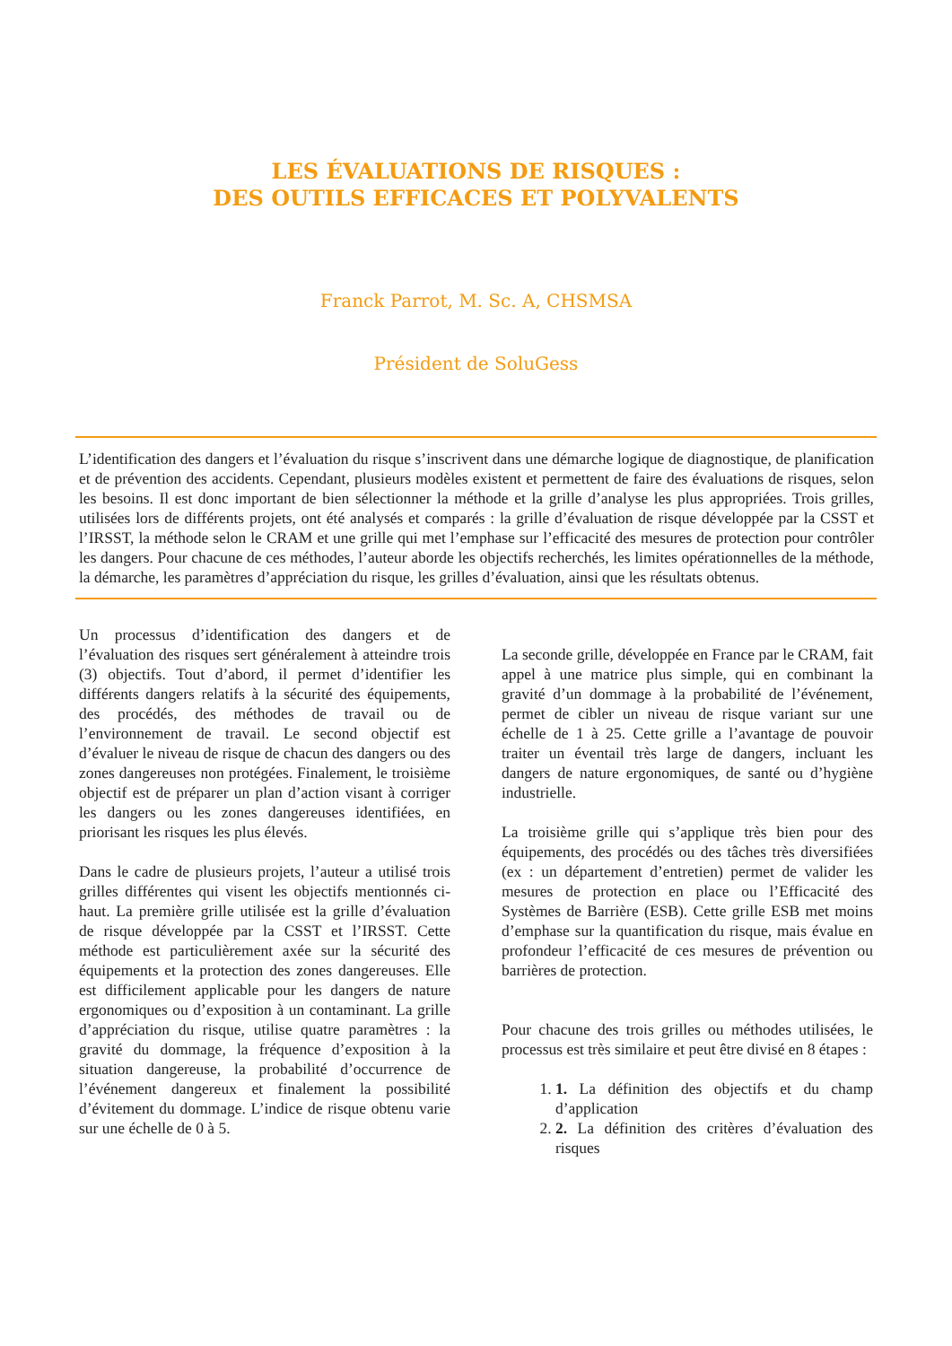LES ÉVALUATIONS DE RISQUES :
DES OUTILS EFFICACES ET POLYVALENTS
Franck Parrot, M. Sc. A, CHSMSA
Président de SoluGess
L’identification des dangers et l’évaluation du risque s’inscrivent dans une démarche logique de diagnostique, de planification et de prévention des accidents. Cependant, plusieurs modèles existent et permettent de faire des évaluations de risques, selon les besoins. Il est donc important de bien sélectionner la méthode et la grille d’analyse les plus appropriées. Trois grilles, utilisées lors de différents projets, ont été analysés et comparés : la grille d’évaluation de risque développée par la CSST et l’IRSST, la méthode selon le CRAM et une grille qui met l’emphase sur l’efficacité des mesures de protection pour contrôler les dangers. Pour chacune de ces méthodes, l’auteur aborde les objectifs recherchés, les limites opérationnelles de la méthode, la démarche, les paramètres d’appréciation du risque, les grilles d’évaluation, ainsi que les résultats obtenus.
Un processus d’identification des dangers et de l’évaluation des risques sert généralement à atteindre trois (3) objectifs. Tout d’abord, il permet d’identifier les différents dangers relatifs à la sécurité des équipements, des procédés, des méthodes de travail ou de l’environnement de travail. Le second objectif est d’évaluer le niveau de risque de chacun des dangers ou des zones dangereuses non protégées. Finalement, le troisième objectif est de préparer un plan d’action visant à corriger les dangers ou les zones dangereuses identifiées, en priorisant les risques les plus élevés.
Dans le cadre de plusieurs projets, l’auteur a utilisé trois grilles différentes qui visent les objectifs mentionnés ci-haut. La première grille utilisée est la grille d’évaluation de risque développée par la CSST et l’IRSST. Cette méthode est particulièrement axée sur la sécurité des équipements et la protection des zones dangereuses. Elle est difficilement applicable pour les dangers de nature ergonomiques ou d’exposition à un contaminant. La grille d’appréciation du risque, utilise quatre paramètres : la gravité du dommage, la fréquence d’exposition à la situation dangereuse, la probabilité d’occurrence de l’événement dangereux et finalement la possibilité d’évitement du dommage. L’indice de risque obtenu varie sur une échelle de 0 à 5.
La seconde grille, développée en France par le CRAM, fait appel à une matrice plus simple, qui en combinant la gravité d’un dommage à la probabilité de l’événement, permet de cibler un niveau de risque variant sur une échelle de 1 à 25. Cette grille a l’avantage de pouvoir traiter un éventail très large de dangers, incluant les dangers de nature ergonomiques, de santé ou d’hygiène industrielle.
La troisième grille qui s’applique très bien pour des équipements, des procédés ou des tâches très diversifiées (ex : un département d’entretien) permet de valider les mesures de protection en place ou l’Efficacité des Systèmes de Barrière (ESB). Cette grille ESB met moins d’emphase sur la quantification du risque, mais évalue en profondeur l’efficacité de ces mesures de prévention ou barrières de protection.
Pour chacune des trois grilles ou méthodes utilisées, le processus est très similaire et peut être divisé en 8 étapes :
1. 1. La définition des objectifs et du champ d’application
2. 2. La définition des critères d’évaluation des risques